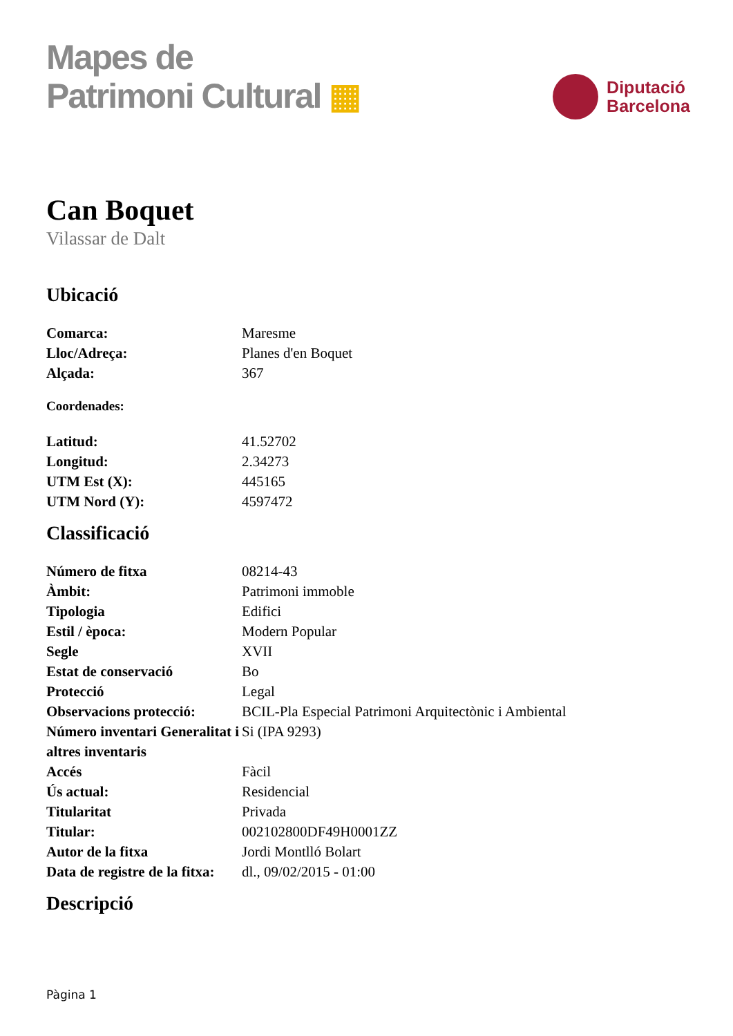Mapes de
Patrimoni Cultural ▦
Diputació
Barcelona
Can Boquet
Vilassar de Dalt
Ubicació
| Comarca: | Maresme |
| Lloc/Adreça: | Planes d'en Boquet |
| Alçada: | 367 |
Coordenades:
| Latitud: | 41.52702 |
| Longitud: | 2.34273 |
| UTM Est (X): | 445165 |
| UTM Nord (Y): | 4597472 |
Classificació
| Número de fitxa | 08214-43 |
| Àmbit: | Patrimoni immoble |
| Tipologia | Edifici |
| Estil / època: | Modern Popular |
| Segle | XVII |
| Estat de conservació | Bo |
| Protecció | Legal |
| Observacions protecció: | BCIL-Pla Especial Patrimoni Arquitectònic i Ambiental |
| Número inventari Generalitat i altres inventaris | Si (IPA 9293) |
| Accés | Fàcil |
| Ús actual: | Residencial |
| Titularitat | Privada |
| Titular: | 002102800DF49H0001ZZ |
| Autor de la fitxa | Jordi Montlló Bolart |
| Data de registre de la fitxa: | dl., 09/02/2015 - 01:00 |
Descripció
Pàgina 1